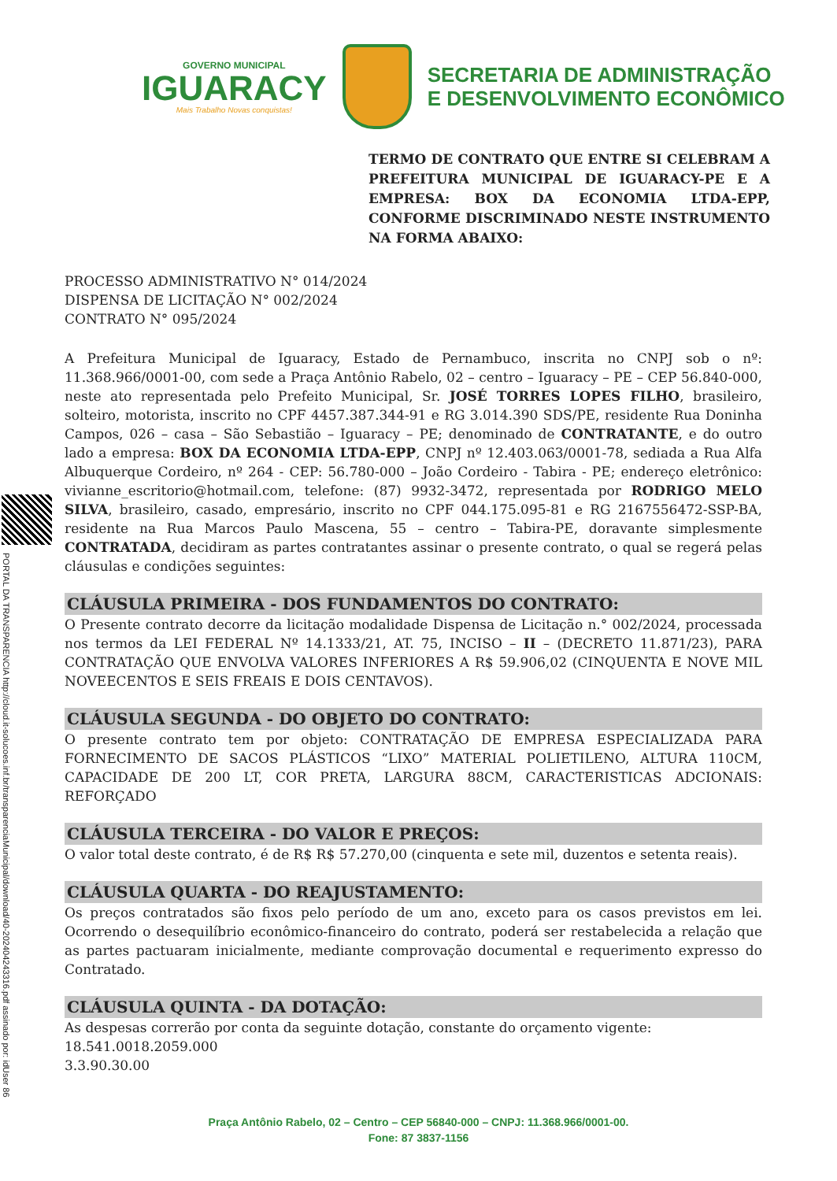GOVERNO MUNICIPAL
IGUARACY
Mais Trabalho Novas conquistas!
SECRETARIA DE ADMINISTRAÇÃO
E DESENVOLVIMENTO ECONÔMICO
TERMO DE CONTRATO QUE ENTRE SI CELEBRAM A PREFEITURA MUNICIPAL DE IGUARACY-PE E A EMPRESA: BOX DA ECONOMIA LTDA-EPP, CONFORME DISCRIMINADO NESTE INSTRUMENTO NA FORMA ABAIXO:
PROCESSO ADMINISTRATIVO N° 014/2024
DISPENSA DE LICITAÇÃO N° 002/2024
CONTRATO N° 095/2024
A Prefeitura Municipal de Iguaracy, Estado de Pernambuco, inscrita no CNPJ sob o nº: 11.368.966/0001-00, com sede a Praça Antônio Rabelo, 02 – centro – Iguaracy – PE – CEP 56.840-000, neste ato representada pelo Prefeito Municipal, Sr. JOSÉ TORRES LOPES FILHO, brasileiro, solteiro, motorista, inscrito no CPF 4457.387.344-91 e RG 3.014.390 SDS/PE, residente Rua Doninha Campos, 026 – casa – São Sebastião – Iguaracy – PE; denominado de CONTRATANTE, e do outro lado a empresa: BOX DA ECONOMIA LTDA-EPP, CNPJ nº 12.403.063/0001-78, sediada a Rua Alfa Albuquerque Cordeiro, nº 264 - CEP: 56.780-000 – João Cordeiro - Tabira - PE; endereço eletrônico: vivianne_escritorio@hotmail.com, telefone: (87) 9932-3472, representada por RODRIGO MELO SILVA, brasileiro, casado, empresário, inscrito no CPF 044.175.095-81 e RG 2167556472-SSP-BA, residente na Rua Marcos Paulo Mascena, 55 – centro – Tabira-PE, doravante simplesmente CONTRATADA, decidiram as partes contratantes assinar o presente contrato, o qual se regerá pelas cláusulas e condições seguintes:
CLÁUSULA PRIMEIRA - DOS FUNDAMENTOS DO CONTRATO:
O Presente contrato decorre da licitação modalidade Dispensa de Licitação n.° 002/2024, processada nos termos da LEI FEDERAL Nº 14.1333/21, AT. 75, INCISO – II – (DECRETO 11.871/23), PARA CONTRATAÇÃO QUE ENVOLVA VALORES INFERIORES A R$ 59.906,02 (CINQUENTA E NOVE MIL NOVEECENTOS E SEIS FREAIS E DOIS CENTAVOS).
CLÁUSULA SEGUNDA - DO OBJETO DO CONTRATO:
O presente contrato tem por objeto: CONTRATAÇÃO DE EMPRESA ESPECIALIZADA PARA FORNECIMENTO DE SACOS PLÁSTICOS “LIXO” MATERIAL POLIETILENO, ALTURA 110CM, CAPACIDADE DE 200 LT, COR PRETA, LARGURA 88CM, CARACTERISTICAS ADCIONAIS: REFORÇADO
CLÁUSULA TERCEIRA - DO VALOR E PREÇOS:
O valor total deste contrato, é de R$ R$ 57.270,00 (cinquenta e sete mil, duzentos e setenta reais).
CLÁUSULA QUARTA - DO REAJUSTAMENTO:
Os preços contratados são fixos pelo período de um ano, exceto para os casos previstos em lei. Ocorrendo o desequilíbrio econômico-financeiro do contrato, poderá ser restabelecida a relação que as partes pactuaram inicialmente, mediante comprovação documental e requerimento expresso do Contratado.
CLÁUSULA QUINTA - DA DOTAÇÃO:
As despesas correrão por conta da seguinte dotação, constante do orçamento vigente:
18.541.0018.2059.000
3.3.90.30.00
PORTAL DA TRANSPARENCIA http://cloud.it-solucoes.inf.br/transparenciaMunicipal/download/40-20240424331​6.pdf assinado por: idUser 86
Praça Antônio Rabelo, 02 – Centro – CEP 56840-000 – CNPJ: 11.368.966/0001-00.
Fone: 87 3837-1156